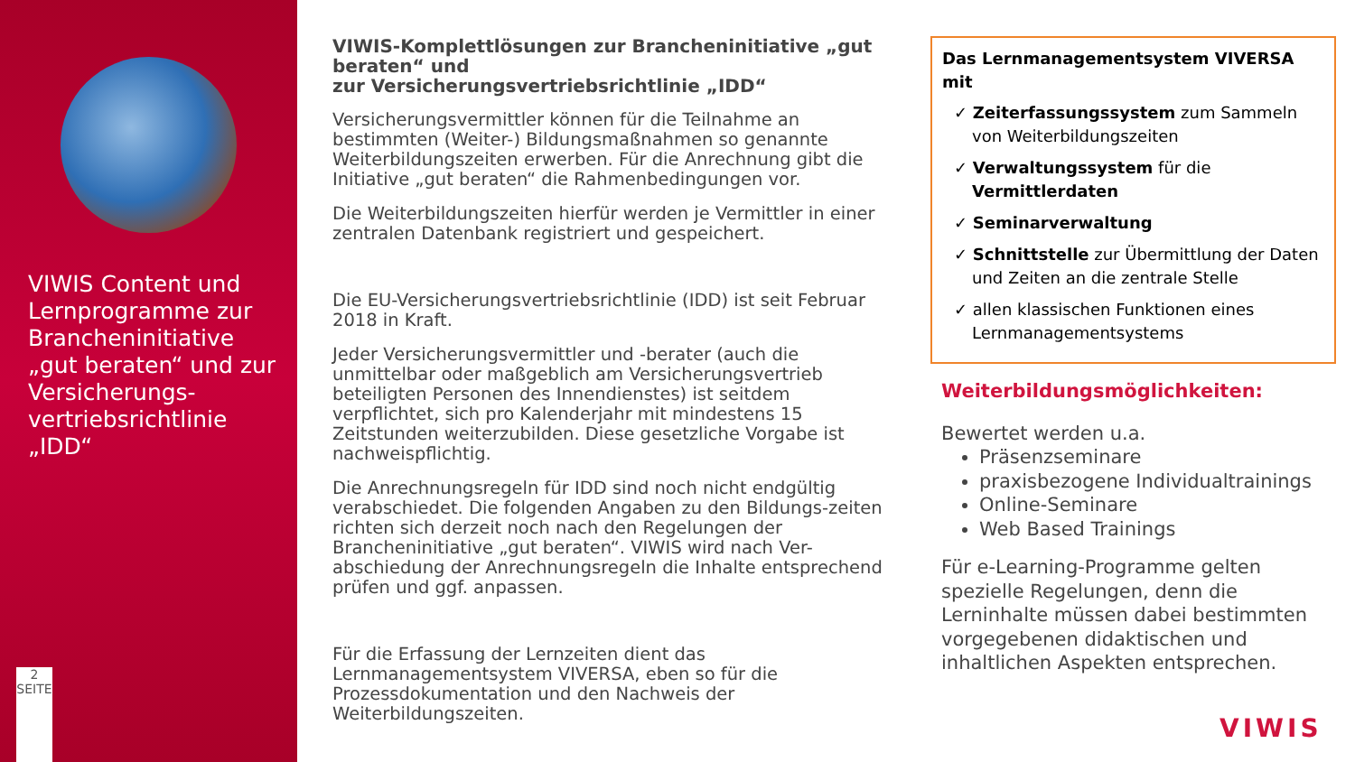VIWIS Content und Lernprogramme zur Brancheninitiative „gut beraten“ und zur Versicherungs-vertriebsrichtlinie „IDD“
2
SEITE
VIWIS-Komplettlösungen zur Brancheninitiative „gut beraten“ und
zur Versicherungsvertriebsrichtlinie „IDD“
Versicherungsvermittler können für die Teilnahme an bestimmten (Weiter-) Bildungsmaßnahmen so genannte Weiterbildungszeiten erwerben. Für die Anrechnung gibt die Initiative „gut beraten“ die Rahmenbedingungen vor.
Die Weiterbildungszeiten hierfür werden je Vermittler in einer zentralen Datenbank registriert und gespeichert.
Die EU-Versicherungsvertriebsrichtlinie (IDD) ist seit Februar 2018 in Kraft.
Jeder Versicherungsvermittler und -berater (auch die unmittelbar oder maßgeblich am Versicherungsvertrieb beteiligten Personen des Innendienstes) ist seitdem verpflichtet, sich pro Kalenderjahr mit mindestens 15 Zeitstunden weiterzubilden. Diese gesetzliche Vorgabe ist nachweispflichtig.
Die Anrechnungsregeln für IDD sind noch nicht endgültig verabschiedet. Die folgenden Angaben zu den Bildungs-zeiten richten sich derzeit noch nach den Regelungen der Brancheninitiative „gut beraten“. VIWIS wird nach Ver-abschiedung der Anrechnungsregeln die Inhalte entsprechend prüfen und ggf. anpassen.
Für die Erfassung der Lernzeiten dient das Lernmanagementsystem VIVERSA, eben so für die Prozessdokumentation und den Nachweis der Weiterbildungszeiten.
Das Lernmanagementsystem VIVERSA mit
✓ Zeiterfassungssystem zum Sammeln von Weiterbildungszeiten
✓ Verwaltungssystem für die Vermittlerdaten
✓ Seminarverwaltung
✓ Schnittstelle zur Übermittlung der Daten und Zeiten an die zentrale Stelle
✓ allen klassischen Funktionen eines Lernmanagementsystems
Weiterbildungsmöglichkeiten:
Bewertet werden u.a.
Präsenzseminare
praxisbezogene Individualtrainings
Online-Seminare
Web Based Trainings
Für e-Learning-Programme gelten spezielle Regelungen, denn die Lerninhalte müssen dabei bestimmten vorgegebenen didaktischen und inhaltlichen Aspekten entsprechen.
VIWIS